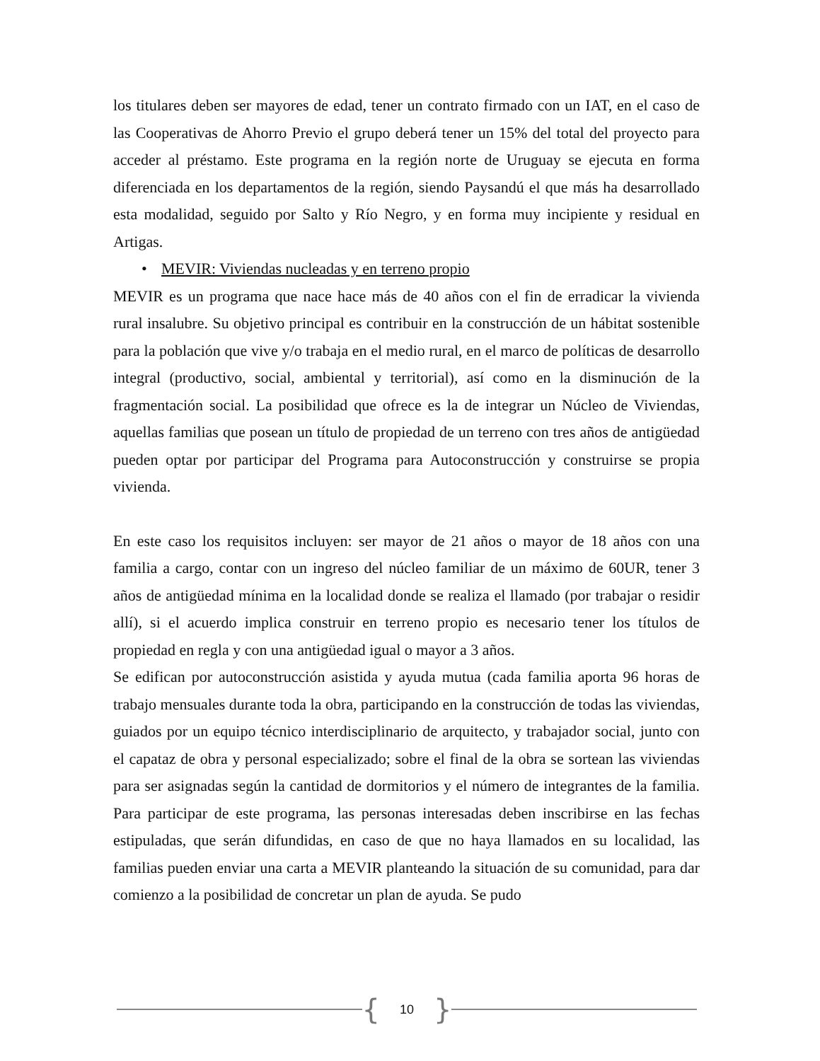los titulares deben ser mayores de edad, tener un contrato firmado con un IAT, en el caso de las Cooperativas de Ahorro Previo el grupo deberá tener un 15% del total del proyecto para acceder al préstamo. Este programa en la región norte de Uruguay se ejecuta en forma diferenciada en los departamentos de la región, siendo Paysandú el que más ha desarrollado esta modalidad, seguido por Salto y Río Negro, y en forma muy incipiente y residual en Artigas.
• MEVIR: Viviendas nucleadas y en terreno propio
MEVIR es un programa que nace hace más de 40 años con el fin de erradicar la vivienda rural insalubre. Su objetivo principal es contribuir en la construcción de un hábitat sostenible para la población que vive y/o trabaja en el medio rural, en el marco de políticas de desarrollo integral (productivo, social, ambiental y territorial), así como en la disminución de la fragmentación social. La posibilidad que ofrece es la de integrar un Núcleo de Viviendas, aquellas familias que posean un título de propiedad de un terreno con tres años de antigüedad pueden optar por participar del Programa para Autoconstrucción y construirse se propia vivienda.
En este caso los requisitos incluyen: ser mayor de 21 años o mayor de 18 años con una familia a cargo, contar con un ingreso del núcleo familiar de un máximo de 60UR, tener 3 años de antigüedad mínima en la localidad donde se realiza el llamado (por trabajar o residir allí), si el acuerdo implica construir en terreno propio es necesario tener los títulos de propiedad en regla y con una antigüedad igual o mayor a 3 años.
Se edifican por autoconstrucción asistida y ayuda mutua (cada familia aporta 96 horas de trabajo mensuales durante toda la obra, participando en la construcción de todas las viviendas, guiados por un equipo técnico interdisciplinario de arquitecto, y trabajador social, junto con el capataz de obra y personal especializado; sobre el final de la obra se sortean las viviendas para ser asignadas según la cantidad de dormitorios y el número de integrantes de la familia. Para participar de este programa, las personas interesadas deben inscribirse en las fechas estipuladas, que serán difundidas, en caso de que no haya llamados en su localidad, las familias pueden enviar una carta a MEVIR planteando la situación de su comunidad, para dar comienzo a la posibilidad de concretar un plan de ayuda. Se pudo
{ 10 }